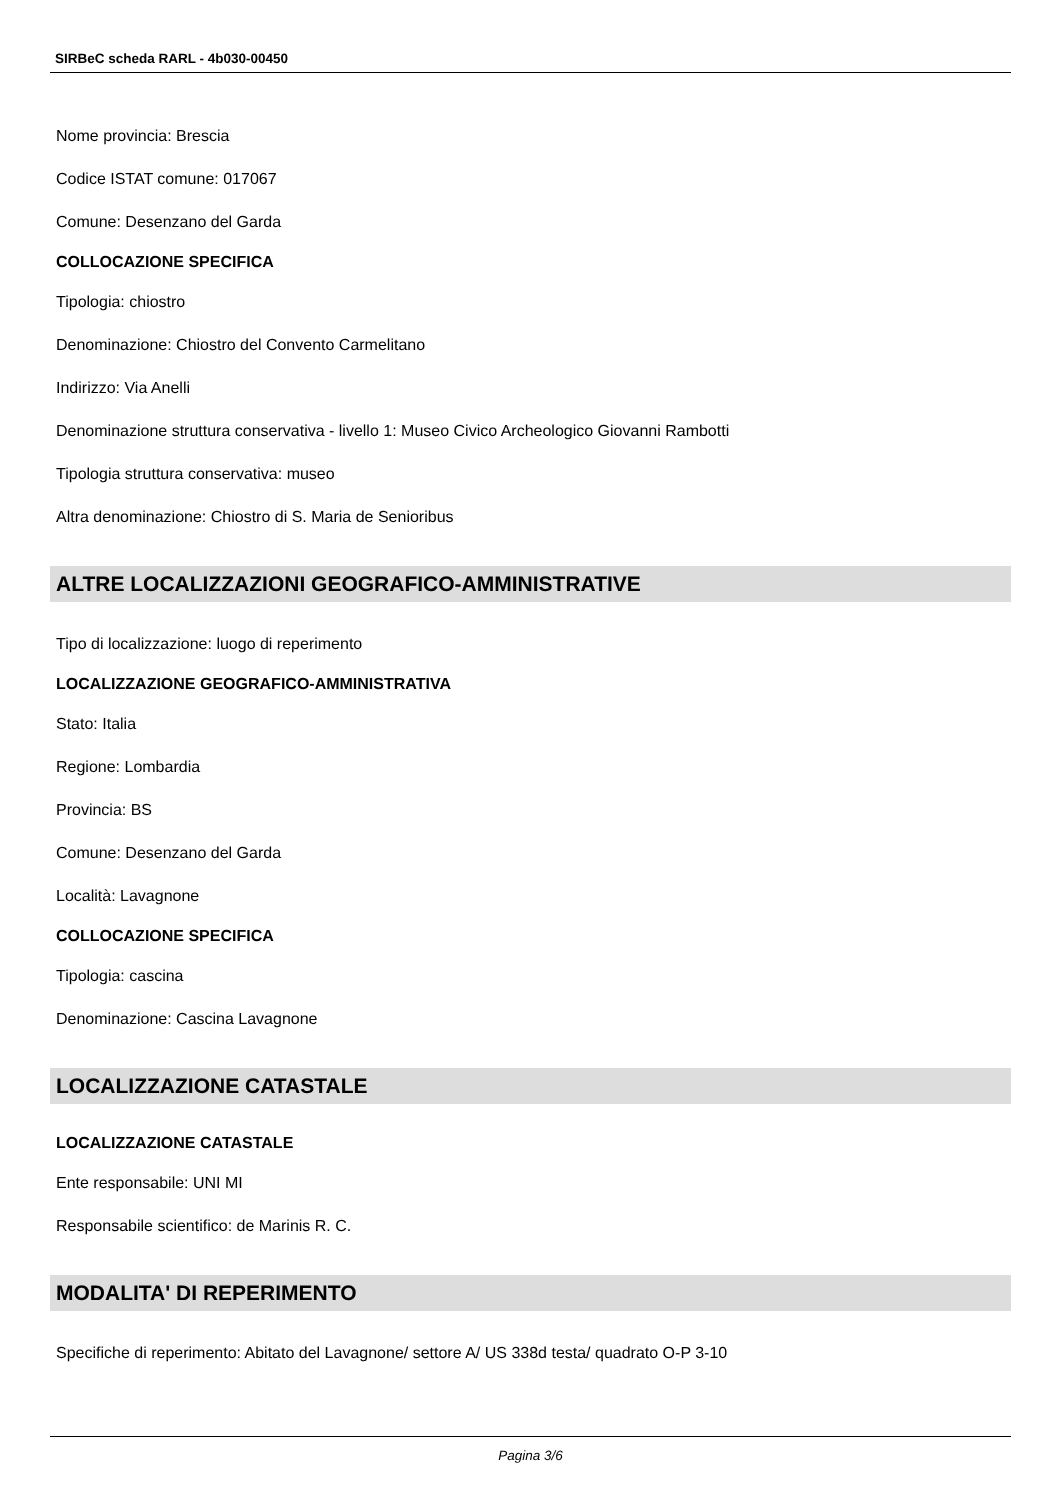SIRBeC scheda RARL - 4b030-00450
Nome provincia: Brescia
Codice ISTAT comune: 017067
Comune: Desenzano del Garda
COLLOCAZIONE SPECIFICA
Tipologia: chiostro
Denominazione: Chiostro del Convento Carmelitano
Indirizzo: Via Anelli
Denominazione struttura conservativa - livello 1: Museo Civico Archeologico Giovanni Rambotti
Tipologia struttura conservativa: museo
Altra denominazione: Chiostro di S. Maria de Senioribus
ALTRE LOCALIZZAZIONI GEOGRAFICO-AMMINISTRATIVE
Tipo di localizzazione: luogo di reperimento
LOCALIZZAZIONE GEOGRAFICO-AMMINISTRATIVA
Stato: Italia
Regione: Lombardia
Provincia: BS
Comune: Desenzano del Garda
Località: Lavagnone
COLLOCAZIONE SPECIFICA
Tipologia: cascina
Denominazione: Cascina Lavagnone
LOCALIZZAZIONE CATASTALE
LOCALIZZAZIONE CATASTALE
Ente responsabile: UNI MI
Responsabile scientifico: de Marinis R. C.
MODALITA' DI REPERIMENTO
Specifiche di reperimento: Abitato del Lavagnone/ settore A/ US 338d testa/ quadrato O-P 3-10
Pagina 3/6